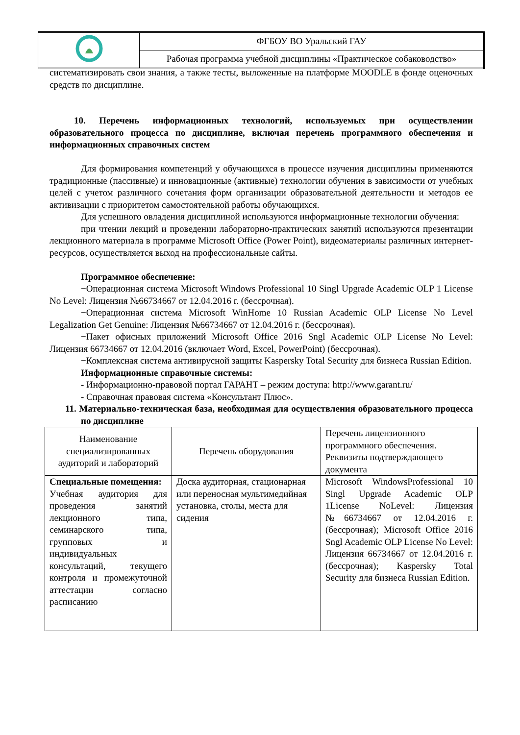| | ФГБОУ ВО Уральский ГАУ |
| | Рабочая программа учебной дисциплины «Практическое собаководство» |
систематизировать свои знания, а также тесты, выложенные на платформе MOODLE в фонде оценочных средств по дисциплине.
10. Перечень информационных технологий, используемых при осуществлении образовательного процесса по дисциплине, включая перечень программного обеспечения и информационных справочных систем
Для формирования компетенций у обучающихся в процессе изучения дисциплины применяются традиционные (пассивные) и инновационные (активные) технологии обучения в зависимости от учебных целей с учетом различного сочетания форм организации образовательной деятельности и методов ее активизации с приоритетом самостоятельной работы обучающихся.
Для успешного овладения дисциплиной используются информационные технологии обучения:
при чтении лекций и проведении лабораторно-практических занятий используются презентации лекционного материала в программе Microsoft Office (Power Point), видеоматериалы различных интернет-ресурсов, осуществляется выход на профессиональные сайты.
Программное обеспечение:
−Операционная система Microsoft Windows Professional 10 Singl Upgrade Academic OLP 1 License No Level: Лицензия №66734667 от 12.04.2016 г. (бессрочная).
−Операционная система Microsoft WinHome 10 Russian Academic OLP License No Level Legalization Get Genuine: Лицензия №66734667 от 12.04.2016 г. (бессрочная).
−Пакет офисных приложений Microsoft Office 2016 Sngl Academic OLP License No Level: Лицензия 66734667 от 12.04.2016 (включает Word, Excel, PowerPoint) (бессрочная).
−Комплексная система антивирусной защиты Kaspersky Total Security для бизнеса Russian Edition.
Информационные справочные системы:
- Информационно-правовой портал ГАРАНТ – режим доступа: http://www.garant.ru/
- Справочная правовая система «Консультант Плюс».
11. Материально-техническая база, необходимая для осуществления образовательного процесса по дисциплине
| Наименование специализированных аудиторий и лабораторий | Перечень оборудования | Перечень лицензионного программного обеспечения. Реквизиты подтверждающего документа |
| Специальные помещения: Учебная аудитория для проведения занятий лекционного типа, семинарского типа, групповых и индивидуальных консультаций, текущего контроля и промежуточной аттестации согласно расписанию | Доска аудиторная, стационарная или переносная мультимедийная установка, столы, места для сидения | Microsoft WindowsProfessional 10 Singl Upgrade Academic OLP 1License NoLevel: Лицензия №66734667 от 12.04.2016 г. (бессрочная); Microsoft Office 2016 Sngl Academic OLP License No Level: Лицензия 66734667 от 12.04.2016 г. (бессрочная); Kaspersky Total Security для бизнеса Russian Edition. |